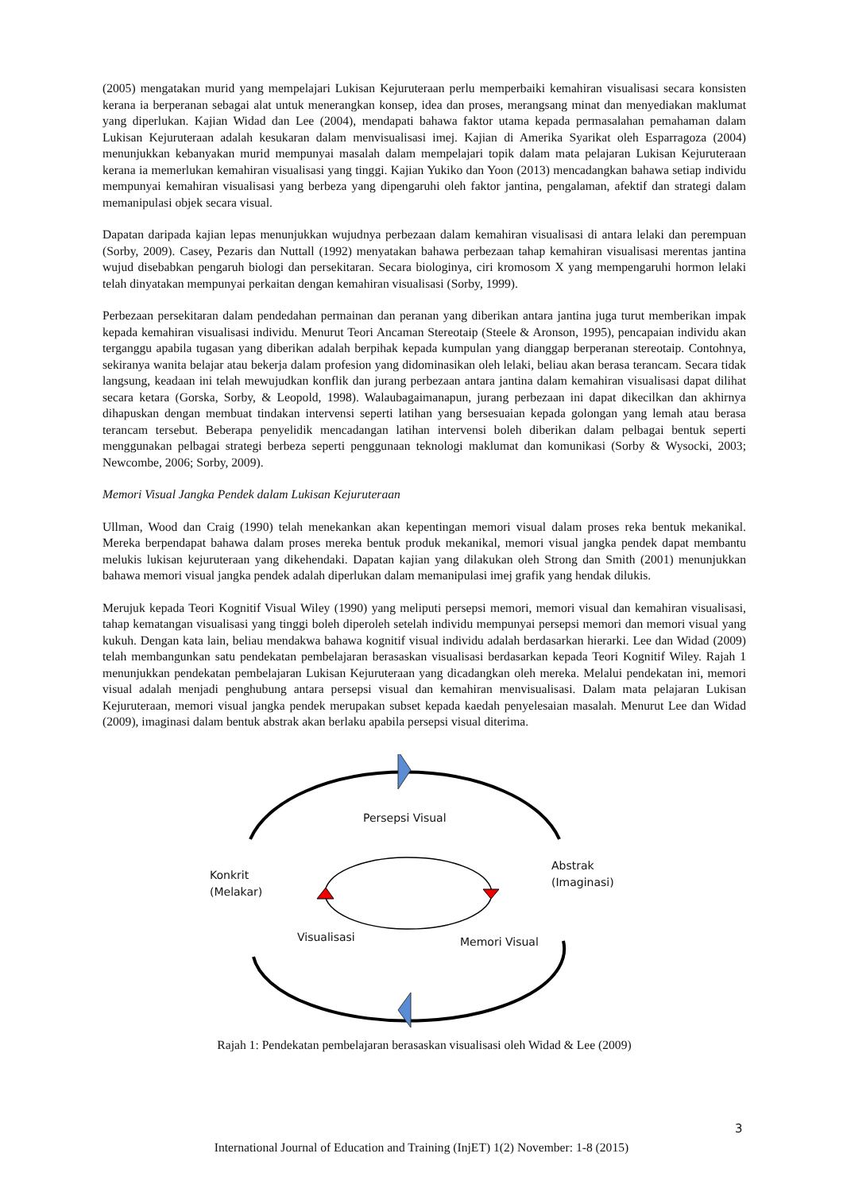(2005) mengatakan murid yang mempelajari Lukisan Kejuruteraan perlu memperbaiki kemahiran visualisasi secara konsisten kerana ia berperanan sebagai alat untuk menerangkan konsep, idea dan proses, merangsang minat dan menyediakan maklumat yang diperlukan. Kajian Widad dan Lee (2004), mendapati bahawa faktor utama kepada permasalahan pemahaman dalam Lukisan Kejuruteraan adalah kesukaran dalam menvisualisasi imej. Kajian di Amerika Syarikat oleh Esparragoza (2004) menunjukkan kebanyakan murid mempunyai masalah dalam mempelajari topik dalam mata pelajaran Lukisan Kejuruteraan kerana ia memerlukan kemahiran visualisasi yang tinggi. Kajian Yukiko dan Yoon (2013) mencadangkan bahawa setiap individu mempunyai kemahiran visualisasi yang berbeza yang dipengaruhi oleh faktor jantina, pengalaman, afektif dan strategi dalam memanipulasi objek secara visual.
Dapatan daripada kajian lepas menunjukkan wujudnya perbezaan dalam kemahiran visualisasi di antara lelaki dan perempuan (Sorby, 2009). Casey, Pezaris dan Nuttall (1992) menyatakan bahawa perbezaan tahap kemahiran visualisasi merentas jantina wujud disebabkan pengaruh biologi dan persekitaran. Secara biologinya, ciri kromosom X yang mempengaruhi hormon lelaki telah dinyatakan mempunyai perkaitan dengan kemahiran visualisasi (Sorby, 1999).
Perbezaan persekitaran dalam pendedahan permainan dan peranan yang diberikan antara jantina juga turut memberikan impak kepada kemahiran visualisasi individu. Menurut Teori Ancaman Stereotaip (Steele & Aronson, 1995), pencapaian individu akan terganggu apabila tugasan yang diberikan adalah berpihak kepada kumpulan yang dianggap berperanan stereotaip. Contohnya, sekiranya wanita belajar atau bekerja dalam profesion yang didominasikan oleh lelaki, beliau akan berasa terancam. Secara tidak langsung, keadaan ini telah mewujudkan konflik dan jurang perbezaan antara jantina dalam kemahiran visualisasi dapat dilihat secara ketara (Gorska, Sorby, & Leopold, 1998). Walaubagaimanapun, jurang perbezaan ini dapat dikecilkan dan akhirnya dihapuskan dengan membuat tindakan intervensi seperti latihan yang bersesuaian kepada golongan yang lemah atau berasa terancam tersebut. Beberapa penyelidik mencadangan latihan intervensi boleh diberikan dalam pelbagai bentuk seperti menggunakan pelbagai strategi berbeza seperti penggunaan teknologi maklumat dan komunikasi (Sorby & Wysocki, 2003; Newcombe, 2006; Sorby, 2009).
Memori Visual Jangka Pendek dalam Lukisan Kejuruteraan
Ullman, Wood dan Craig (1990) telah menekankan akan kepentingan memori visual dalam proses reka bentuk mekanikal. Mereka berpendapat bahawa dalam proses mereka bentuk produk mekanikal, memori visual jangka pendek dapat membantu melukis lukisan kejuruteraan yang dikehendaki. Dapatan kajian yang dilakukan oleh Strong dan Smith (2001) menunjukkan bahawa memori visual jangka pendek adalah diperlukan dalam memanipulasi imej grafik yang hendak dilukis.
Merujuk kepada Teori Kognitif Visual Wiley (1990) yang meliputi persepsi memori, memori visual dan kemahiran visualisasi, tahap kematangan visualisasi yang tinggi boleh diperoleh setelah individu mempunyai persepsi memori dan memori visual yang kukuh. Dengan kata lain, beliau mendakwa bahawa kognitif visual individu adalah berdasarkan hierarki. Lee dan Widad (2009) telah membangunkan satu pendekatan pembelajaran berasaskan visualisasi berdasarkan kepada Teori Kognitif Wiley. Rajah 1 menunjukkan pendekatan pembelajaran Lukisan Kejuruteraan yang dicadangkan oleh mereka. Melalui pendekatan ini, memori visual adalah menjadi penghubung antara persepsi visual dan kemahiran menvisualisasi. Dalam mata pelajaran Lukisan Kejuruteraan, memori visual jangka pendek merupakan subset kepada kaedah penyelesaian masalah. Menurut Lee dan Widad (2009), imaginasi dalam bentuk abstrak akan berlaku apabila persepsi visual diterima.
Persepsi Visual
Konkrit
(Melakar)
Abstrak
(Imaginasi)
Visualisasi Memori Visual
Rajah 1: Pendekatan pembelajaran berasaskan visualisasi oleh Widad & Lee (2009)
3
International Journal of Education and Training (InjET) 1(2) November: 1-8 (2015)